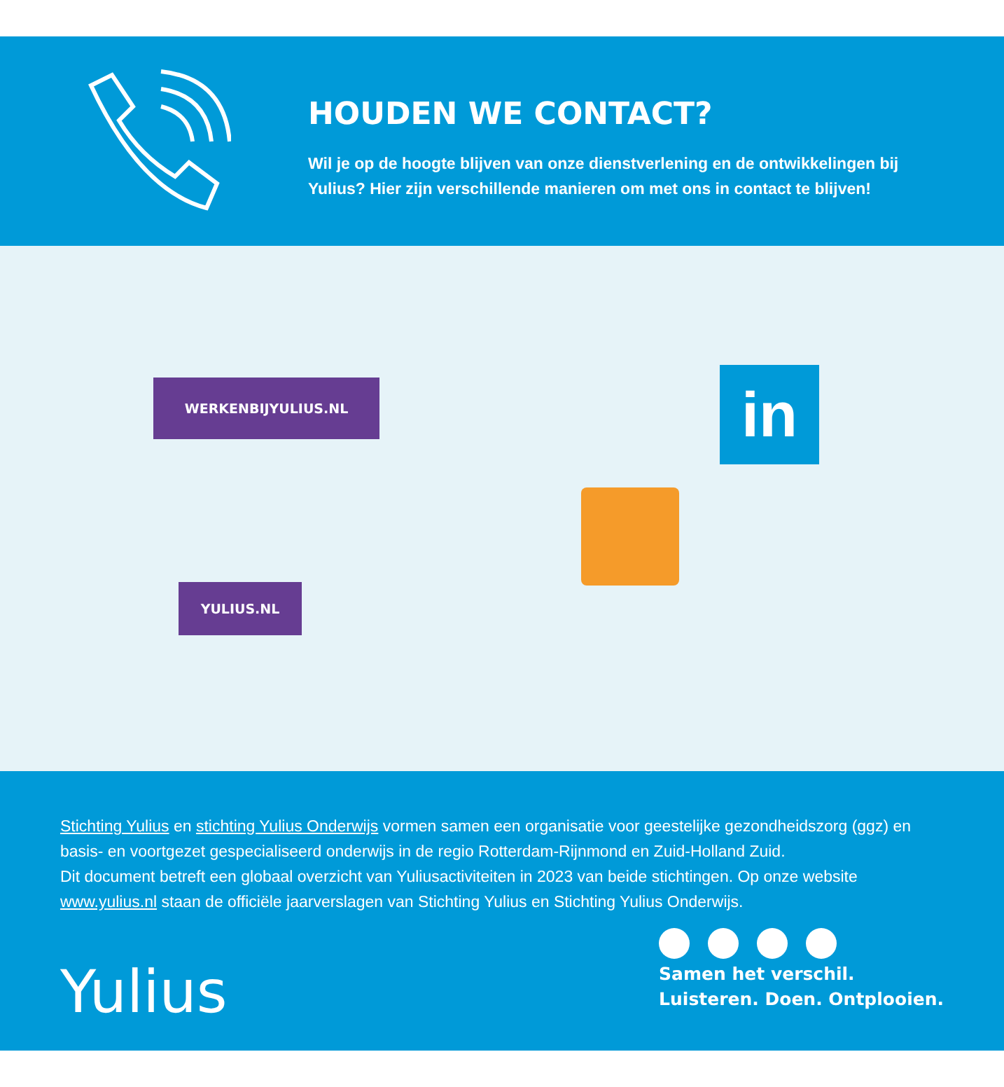HOUDEN WE CONTACT?
Wil je op de hoogte blijven van onze dienstverlening en de ontwikkelingen bij Yulius? Hier zijn verschillende manieren om met ons in contact te blijven!
WERKENBIJYULIUS.NL
YULIUS.NL
in
Stichting Yulius en stichting Yulius Onderwijs vormen samen een organisatie voor geestelijke gezondheidszorg (ggz) en basis- en voortgezet gespecialiseerd onderwijs in de regio Rotterdam-Rijnmond en Zuid-Holland Zuid.
Dit document betreft een globaal overzicht van Yuliusactiviteiten in 2023 van beide stichtingen. Op onze website www.yulius.nl staan de officiële jaarverslagen van Stichting Yulius en Stichting Yulius Onderwijs.
Yulius
Samen het verschil.
Luisteren. Doen. Ontplooien.